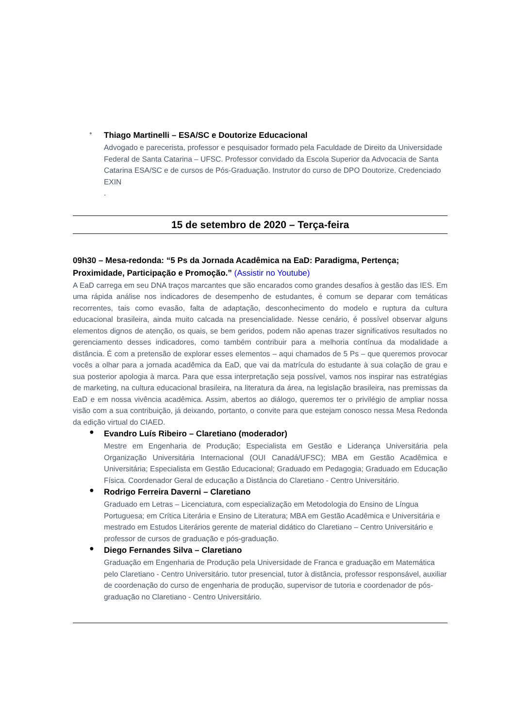•
Thiago Martinelli – ESA/SC e Doutorize Educacional
Advogado e parecerista, professor e pesquisador formado pela Faculdade de Direito da Universidade Federal de Santa Catarina – UFSC. Professor convidado da Escola Superior da Advocacia de Santa Catarina ESA/SC e de cursos de Pós-Graduação. Instrutor do curso de DPO Doutorize. Credenciado EXIN
.
15 de setembro de 2020 – Terça-feira
09h30 – Mesa-redonda: “5 Ps da Jornada Acadêmica na EaD: Paradigma, Pertença; Proximidade, Participação e Promoção.” (Assistir no Youtube)
A EaD carrega em seu DNA traços marcantes que são encarados como grandes desafios à gestão das IES. Em uma rápida análise nos indicadores de desempenho de estudantes, é comum se deparar com temáticas recorrentes, tais como evasão, falta de adaptação, desconhecimento do modelo e ruptura da cultura educacional brasileira, ainda muito calcada na presencialidade. Nesse cenário, é possível observar alguns elementos dignos de atenção, os quais, se bem geridos, podem não apenas trazer significativos resultados no gerenciamento desses indicadores, como também contribuir para a melhoria contínua da modalidade a distância. É com a pretensão de explorar esses elementos – aqui chamados de 5 Ps – que queremos provocar vocês a olhar para a jornada acadêmica da EaD, que vai da matrícula do estudante à sua colação de grau e sua posterior apologia à marca. Para que essa interpretação seja possível, vamos nos inspirar nas estratégias de marketing, na cultura educacional brasileira, na literatura da área, na legislação brasileira, nas premissas da EaD e em nossa vivência acadêmica. Assim, abertos ao diálogo, queremos ter o privilégio de ampliar nossa visão com a sua contribuição, já deixando, portanto, o convite para que estejam conosco nessa Mesa Redonda da edição virtual do CIAED.
●
Evandro Luís Ribeiro – Claretiano (moderador)
Mestre em Engenharia de Produção; Especialista em Gestão e Liderança Universitária pela Organização Universitária Internacional (OUI Canadá/UFSC); MBA em Gestão Acadêmica e Universitária; Especialista em Gestão Educacional; Graduado em Pedagogia; Graduado em Educação Física. Coordenador Geral de educação a Distância do Claretiano - Centro Universitário.
●
Rodrigo Ferreira Daverni – Claretiano
Graduado em Letras – Licenciatura, com especialização em Metodologia do Ensino de Língua Portuguesa; em Crítica Literária e Ensino de Literatura; MBA em Gestão Acadêmica e Universitária e mestrado em Estudos Literários gerente de material didático do Claretiano – Centro Universitário e professor de cursos de graduação e pós-graduação.
●
Diego Fernandes Silva – Claretiano
Graduação em Engenharia de Produção pela Universidade de Franca e graduação em Matemática pelo Claretiano - Centro Universitário. tutor presencial, tutor à distância, professor responsável, auxiliar de coordenação do curso de engenharia de produção, supervisor de tutoria e coordenador de pós-graduação no Claretiano - Centro Universitário.